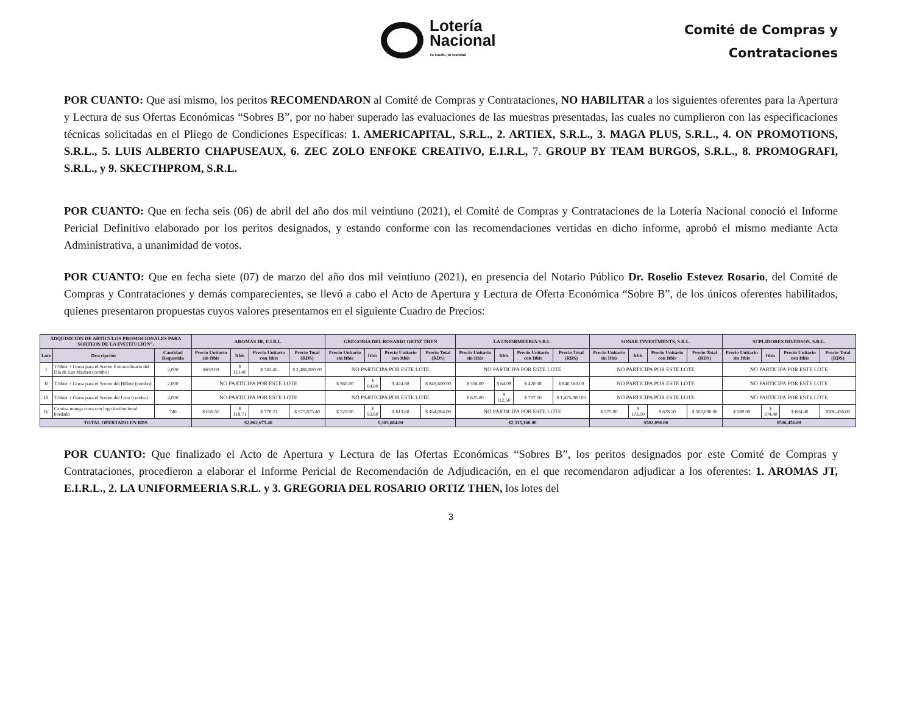Lotería
Nacional
Tu sueño, tu realidad
Comité de Compras y
Contrataciones
POR CUANTO: Que así mismo, los peritos RECOMENDARON al Comité de Compras y Contrataciones, NO HABILITAR a los siguientes oferentes para la Apertura y Lectura de sus Ofertas Económicas “Sobres B”, por no haber superado las evaluaciones de las muestras presentadas, las cuales no cumplieron con las especificaciones técnicas solicitadas en el Pliego de Condiciones Específicas: 1. AMERICAPITAL, S.R.L., 2. ARTIEX, S.R.L., 3. MAGA PLUS, S.R.L., 4. ON PROMOTIONS, S.R.L., 5. LUIS ALBERTO CHAPUSEAUX, 6. ZEC ZOLO ENFOKE CREATIVO, E.I.R.L, 7. GROUP BY TEAM BURGOS, S.R.L., 8. PROMOGRAFI, S.R.L., y 9. SKECTHPROM, S.R.L.
POR CUANTO: Que en fecha seis (06) de abril del año dos mil veintiuno (2021), el Comité de Compras y Contrataciones de la Lotería Nacional conoció el Informe Pericial Definitivo elaborado por los peritos designados, y estando conforme con las recomendaciones vertidas en dicho informe, aprobó el mismo mediante Acta Administrativa, a unanimidad de votos.
POR CUANTO: Que en fecha siete (07) de marzo del año dos mil veintiuno (2021), en presencia del Notario Público Dr. Roselio Estevez Rosario, del Comité de Compras y Contrataciones y demás comparecientes, se llevó a cabo el Acto de Apertura y Lectura de Oferta Económica “Sobre B”, de los únicos oferentes habilitados, quienes presentaron propuestas cuyos valores presentamos en el siguiente Cuadro de Precios:
| ADQUISICIÓN DE ARTÍCULOS PROMOCIONALES PARA SORTEOS DE LA INSTITUCIÓN”. | | | AROMAS JR, E.I.R.L. | | | | GREGORIA DEL ROSARIO ORTIZ THEN | | | | LA UNIORMEERIA S.R.L. | | | | SONAR INVESTMENTS, S.R.L. | | | | SUPLIDORES DIVERSOS, S.R.L. | | | |
| --- | --- | --- | --- | --- | --- | --- | --- | --- | --- | --- | --- | --- | --- | --- | --- | --- | --- | --- | --- | --- | --- | --- |
| Lote | Descripción | Cantidad Requerida | Precio Unitario sin Itbis | Itbis | Precio Unitario con Itbis | Precio Total (RDS) | Precio Unitario sin Itbis | Itbis | Precio Unitario con Itbis | Precio Total (RDS) | Precio Unitario sin Itbis | Itbis | Precio Unitario con Itbis | Precio Total (RDS) | Precio Unitario sin Itbis | Itbis | Precio Unitario con Itbis | Precio Total (RDS) | Precio Unitario sin Itbis | Itbis | Precio Unitario con Itbis | Precio Total (RDS) |
| I | T-Shirt + Gorra para el Sorteo Extraordinario del Dia de Las Madres (combo) | 2,000 | $630.00 | $ 113.40 | $ 743.40 | $ 1,486,800.00 | NO PARTICIPA POR ESTE LOTE | | | | NO PARTICIPA POR ESTE LOTE | | | | NO PARTICIPA POR ESTE LOTE | | | | NO PARTICIPA POR ESTE LOTE | | | |
| II | T-Shirt + Gorra para el Sorteo del Billete (combo) | 2,000 | NO PARTICIPA POR ESTE LOTE | | | | $ 360.00 | $ 64.80 | $ 424.80 | $ 849,600.00 | $ 356.00 | $ 64.08 | $ 420.08 | $ 840,160.00 | NO PARTICIPA POR ESTE LOTE | | | | NO PARTICIPA POR ESTE LOTE | | | |
| III | T-Shirt + Gorra para el Sorteo del Loto (combo) | 2,000 | NO PARTICIPA POR ESTE LOTE | | | | NO PARTICIPA POR ESTE LOTE | | | | $ 625.00 | $ 112.50 | $ 737.50 | $ 1,475,000.00 | NO PARTICIPA POR ESTE LOTE | | | | NO PARTICIPA POR ESTE LOTE | | | |
| IV | Camisa manga corta con logo institucional bordado | 740 | $ 659.50 | $ 118.71 | $ 778.21 | $ 575,875.40 | $ 520.00 | $ 93.60 | $ 613.60 | $ 454,064.00 | NO PARTICIPA POR ESTE LOTE | | | | $ 575.00 | $ 103.50 | $ 678.50 | $ 502,090.00 | $ 580.00 | $ 104.40 | $ 684.40 | $506,456.00 |
| TOTAL OFERTADO EN RDS | | | $2,062,675.40 | | | | 1,303,664.00 | | | | $2,315,160.00 | | | | $502,090.00 | | | | $506,456.00 | | | |
POR CUANTO: Que finalizado el Acto de Apertura y Lectura de las Ofertas Económicas “Sobres B”, los peritos designados por este Comité de Compras y Contrataciones, procedieron a elaborar el Informe Pericial de Recomendación de Adjudicación, en el que recomendaron adjudicar a los oferentes: 1. AROMAS JT, E.I.R.L., 2. LA UNIFORMEERIA S.R.L. y 3. GREGORIA DEL ROSARIO ORTIZ THEN, los lotes del
3